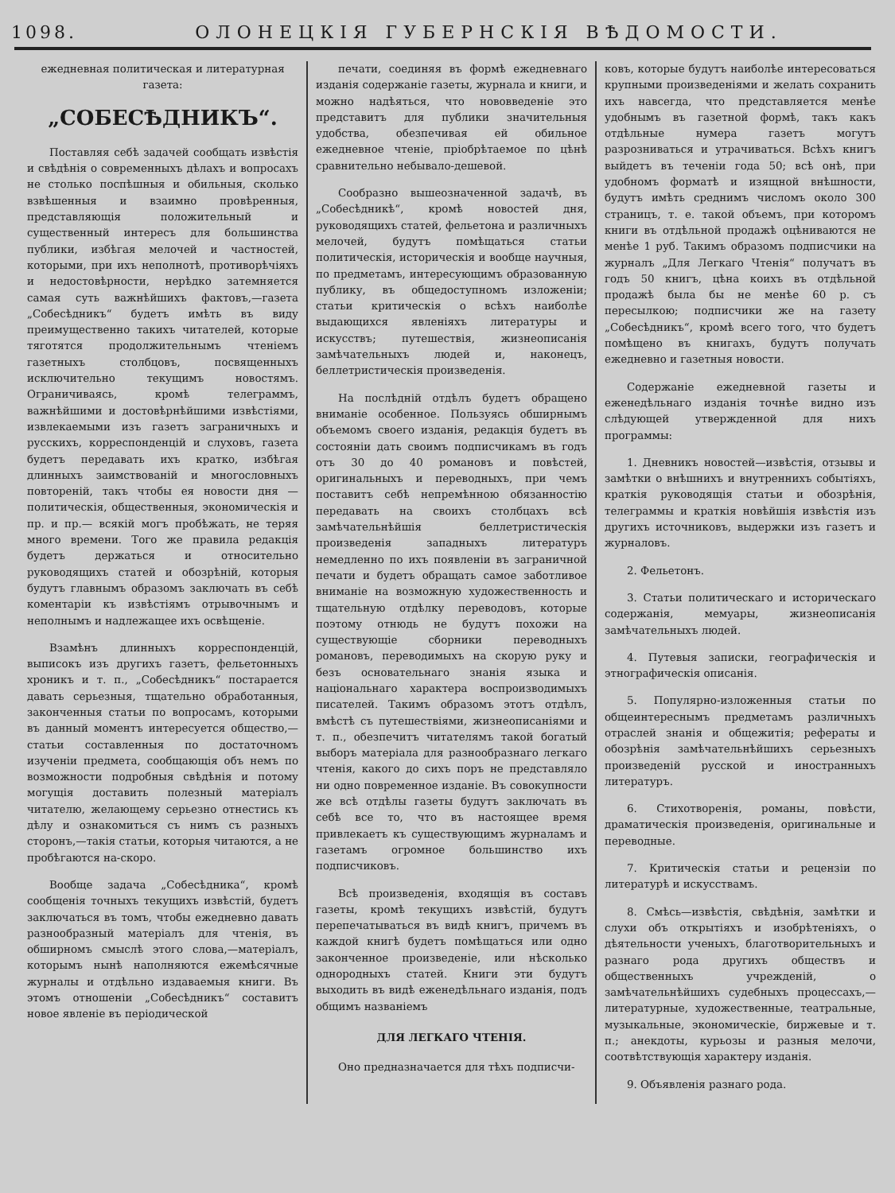1098. ОЛОНЕЦКІЯ ГУБЕРНСКІЯ ВѢДОМОСТИ.
ежедневная политическая и литературная газета:
„СОБЕСѢДНИКЪ“.
Поставляя себѣ задачей сообщать извѣстія и свѣдѣнія о современныхъ дѣлахъ и вопросахъ не столько поспѣшныя и обильныя, сколько взвѣшенныя и взаимно провѣренныя, представляющія положительный и существенный интересъ для большинства публики, избѣгая мелочей и частностей, которыми, при ихъ неполнотѣ, противорѣчіяхъ и недостовѣрности, нерѣдко затемняется самая суть важнѣйшихъ фактовъ,—газета „Собесѣдникъ“ будетъ имѣть въ виду преимущественно такихъ читателей, которые тяготятся продолжительнымъ чтеніемъ газетныхъ столбцовъ, посвященныхъ исключительно текущимъ новостямъ. Ограничиваясь, кромѣ телеграммъ, важнѣйшими и достовѣрнѣйшими извѣстіями, извлекаемыми изъ газетъ заграничныхъ и русскихъ, корреспонденцій и слуховъ, газета будетъ передавать ихъ кратко, избѣгая длинныхъ заимствованій и многословныхъ повтореній, такъ чтобы ея новости дня — политическія, общественныя, экономическія и пр. и пр.— всякій могъ пробѣжать, не теряя много времени. Того же правила редакція будетъ держаться и относительно руководящихъ статей и обозрѣній, которыя будутъ главнымъ образомъ заключать въ себѣ коментаріи къ извѣстіямъ отрывочнымъ и неполнымъ и надлежащее ихъ освѣщеніе.
Взамѣнъ длинныхъ корреспонденцій, выписокъ изъ другихъ газетъ, фельетонныхъ хроникъ и т. п., „Собесѣдникъ“ постарается давать серьезныя, тщательно обработанныя, законченныя статьи по вопросамъ, которыми въ данный моментъ интересуется общество,—статьи составленныя по достаточномъ изученіи предмета, сообщающія объ немъ по возможности подробныя свѣдѣнія и потому могущія доставить полезный матеріалъ читателю, желающему серьезно отнестись къ дѣлу и ознакомиться съ нимъ съ разныхъ сторонъ,—такія статьи, которыя читаются, а не пробѣгаются на-скоро.
Вообще задача „Собесѣдника“, кромѣ сообщенія точныхъ текущихъ извѣстій, будетъ заключаться въ томъ, чтобы ежедневно давать разнообразный матеріалъ для чтенія, въ обширномъ смыслѣ этого слова,—матеріалъ, которымъ нынѣ наполняются ежемѣсячные журналы и отдѣльно издаваемыя книги. Въ этомъ отношеніи „Собесѣдникъ“ составитъ новое явленіе въ періодической
печати, соединяя въ формѣ ежедневнаго изданія содержаніе газеты, журнала и книги, и можно надѣяться, что нововведеніе это представитъ для публики значительныя удобства, обезпечивая ей обильное ежедневное чтеніе, пріобрѣтаемое по цѣнѣ сравнительно небывало-дешевой.
Сообразно вышеозначенной задачѣ, въ „Собесѣдникѣ“, кромѣ новостей дня, руководящихъ статей, фельетона и различныхъ мелочей, будутъ помѣщаться статьи политическія, историческія и вообще научныя, по предметамъ, интересующимъ образованную публику, въ общедоступномъ изложеніи; статьи критическія о всѣхъ наиболѣе выдающихся явленіяхъ литературы и искусствъ; путешествія, жизнеописанія замѣчательныхъ людей и, наконецъ, беллетристическія произведенія.
На послѣдній отдѣлъ будетъ обращено вниманіе особенное. Пользуясь обширнымъ объемомъ своего изданія, редакція будетъ въ состояніи дать своимъ подписчикамъ въ годъ отъ 30 до 40 романовъ и повѣстей, оригинальныхъ и переводныхъ, при чемъ поставитъ себѣ непремѣнною обязанностію передавать на своихъ столбцахъ всѣ замѣчательнѣйшія беллетристическія произведенія западныхъ литературъ немедленно по ихъ появленіи въ заграничной печати и будетъ обращать самое заботливое вниманіе на возможную художественность и тщательную отдѣлку переводовъ, которые поэтому отнюдь не будутъ похожи на существующіе сборники переводныхъ романовъ, переводимыхъ на скорую руку и безъ основательнаго знанія языка и національнаго характера воспроизводимыхъ писателей. Такимъ образомъ этотъ отдѣлъ, вмѣстѣ съ путешествіями, жизнеописаніями и т. п., обезпечитъ читателямъ такой богатый выборъ матеріала для разнообразнаго легкаго чтенія, какого до сихъ поръ не представляло ни одно повременное изданіе. Въ совокупности же всѣ отдѣлы газеты будутъ заключать въ себѣ все то, что въ настоящее время привлекаетъ къ существующимъ журналамъ и газетамъ огромное большинство ихъ подписчиковъ.
Всѣ произведенія, входящія въ составъ газеты, кромѣ текущихъ извѣстій, будутъ перепечатываться въ видѣ книгъ, причемъ въ каждой книгѣ будетъ помѣщаться или одно законченное произведеніе, или нѣсколько однородныхъ статей. Книги эти будутъ выходить въ видѣ еженедѣльнаго изданія, подъ общимъ названіемъ
ДЛЯ ЛЕГКАГО ЧТЕНІЯ.
Оно предназначается для тѣхъ подписчи-
ковъ, которые будутъ наиболѣе интересоваться крупными произведеніями и желать сохранить ихъ навсегда, что представляется менѣе удобнымъ въ газетной формѣ, такъ какъ отдѣльные нумера газетъ могутъ разрозниваться и утрачиваться. Всѣхъ книгъ выйдетъ въ теченіи года 50; всѣ онѣ, при удобномъ форматѣ и изящной внѣшности, будутъ имѣть среднимъ числомъ около 300 страницъ, т. е. такой объемъ, при которомъ книги въ отдѣльной продажѣ оцѣниваются не менѣе 1 руб. Такимъ образомъ подписчики на журналъ „Для Легкаго Чтенія“ получатъ въ годъ 50 книгъ, цѣна коихъ въ отдѣльной продажѣ была бы не менѣе 60 р. съ пересылкою; подписчики же на газету „Собесѣдникъ“, кромѣ всего того, что будетъ помѣщено въ книгахъ, будутъ получать ежедневно и газетныя новости.
Содержаніе ежедневной газеты и еженедѣльнаго изданія точнѣе видно изъ слѣдующей утвержденной для нихъ программы:
1. Дневникъ новостей—извѣстія, отзывы и замѣтки о внѣшнихъ и внутреннихъ событіяхъ, краткія руководящія статьи и обозрѣнія, телеграммы и краткія новѣйшія извѣстія изъ другихъ источниковъ, выдержки изъ газетъ и журналовъ.
2. Фельетонъ.
3. Статьи политическаго и историческаго содержанія, мемуары, жизнеописанія замѣчательныхъ людей.
4. Путевыя записки, географическія и этнографическія описанія.
5. Популярно-изложенныя статьи по общеинтереснымъ предметамъ различныхъ отраслей знанія и общежитія; рефераты и обозрѣнія замѣчательнѣйшихъ серьезныхъ произведеній русской и иностранныхъ литературъ.
6. Стихотворенія, романы, повѣсти, драматическія произведенія, оригинальные и переводные.
7. Критическія статьи и рецензіи по литературѣ и искусствамъ.
8. Смѣсь—извѣстія, свѣдѣнія, замѣтки и слухи объ открытіяхъ и изобрѣтеніяхъ, о дѣятельности ученыхъ, благотворительныхъ и разнаго рода другихъ обществъ и общественныхъ учрежденій, о замѣчательнѣйшихъ судебныхъ процессахъ,—литературные, художественные, театральные, музыкальные, экономическіе, биржевые и т. п.; анекдоты, курьозы и разныя мелочи, соотвѣтствующія характеру изданія.
9. Объявленія разнаго рода.